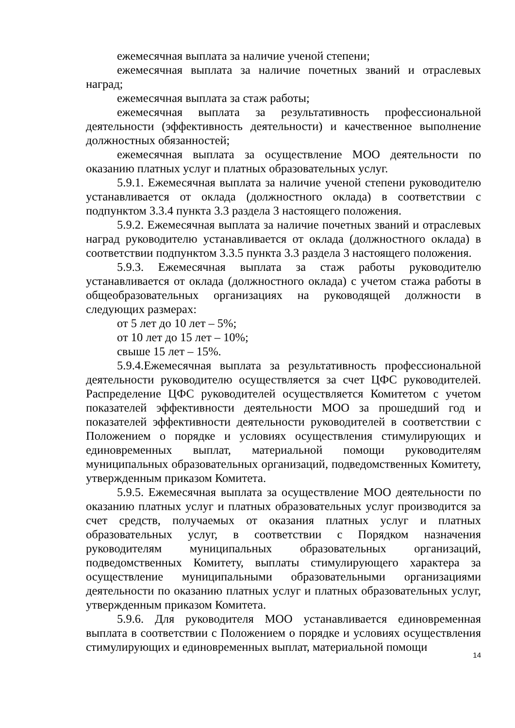ежемесячная выплата за наличие ученой степени;
ежемесячная выплата за наличие почетных званий и отраслевых наград;
ежемесячная выплата за стаж работы;
ежемесячная выплата за результативность профессиональной деятельности (эффективность деятельности) и качественное выполнение должностных обязанностей;
ежемесячная выплата за осуществление МОО деятельности по оказанию платных услуг и платных образовательных услуг.
5.9.1. Ежемесячная выплата за наличие ученой степени руководителю устанавливается от оклада (должностного оклада) в соответствии с подпунктом 3.3.4 пункта 3.3 раздела 3 настоящего положения.
5.9.2. Ежемесячная выплата за наличие почетных званий и отраслевых наград руководителю устанавливается от оклада (должностного оклада) в соответствии подпунктом 3.3.5 пункта 3.3 раздела 3 настоящего положения.
5.9.3. Ежемесячная выплата за стаж работы руководителю устанавливается от оклада (должностного оклада) с учетом стажа работы в общеобразовательных организациях на руководящей должности в следующих размерах:
от 5 лет до 10 лет – 5%;
от 10 лет до 15 лет – 10%;
свыше 15 лет – 15%.
5.9.4.Ежемесячная выплата за результативность профессиональной деятельности руководителю осуществляется за счет ЦФС руководителей. Распределение ЦФС руководителей осуществляется Комитетом с учетом показателей эффективности деятельности МОО за прошедший год и показателей эффективности деятельности руководителей в соответствии с Положением о порядке и условиях осуществления стимулирующих и единовременных выплат, материальной помощи руководителям муниципальных образовательных организаций, подведомственных Комитету, утвержденным приказом Комитета.
5.9.5. Ежемесячная выплата за осуществление МОО деятельности по оказанию платных услуг и платных образовательных услуг производится за счет средств, получаемых от оказания платных услуг и платных образовательных услуг, в соответствии с Порядком назначения руководителям муниципальных образовательных организаций, подведомственных Комитету, выплаты стимулирующего характера за осуществление муниципальными образовательными организациями деятельности по оказанию платных услуг и платных образовательных услуг, утвержденным приказом Комитета.
5.9.6. Для руководителя МОО устанавливается единовременная выплата в соответствии с Положением о порядке и условиях осуществления стимулирующих и единовременных выплат, материальной помощи
14